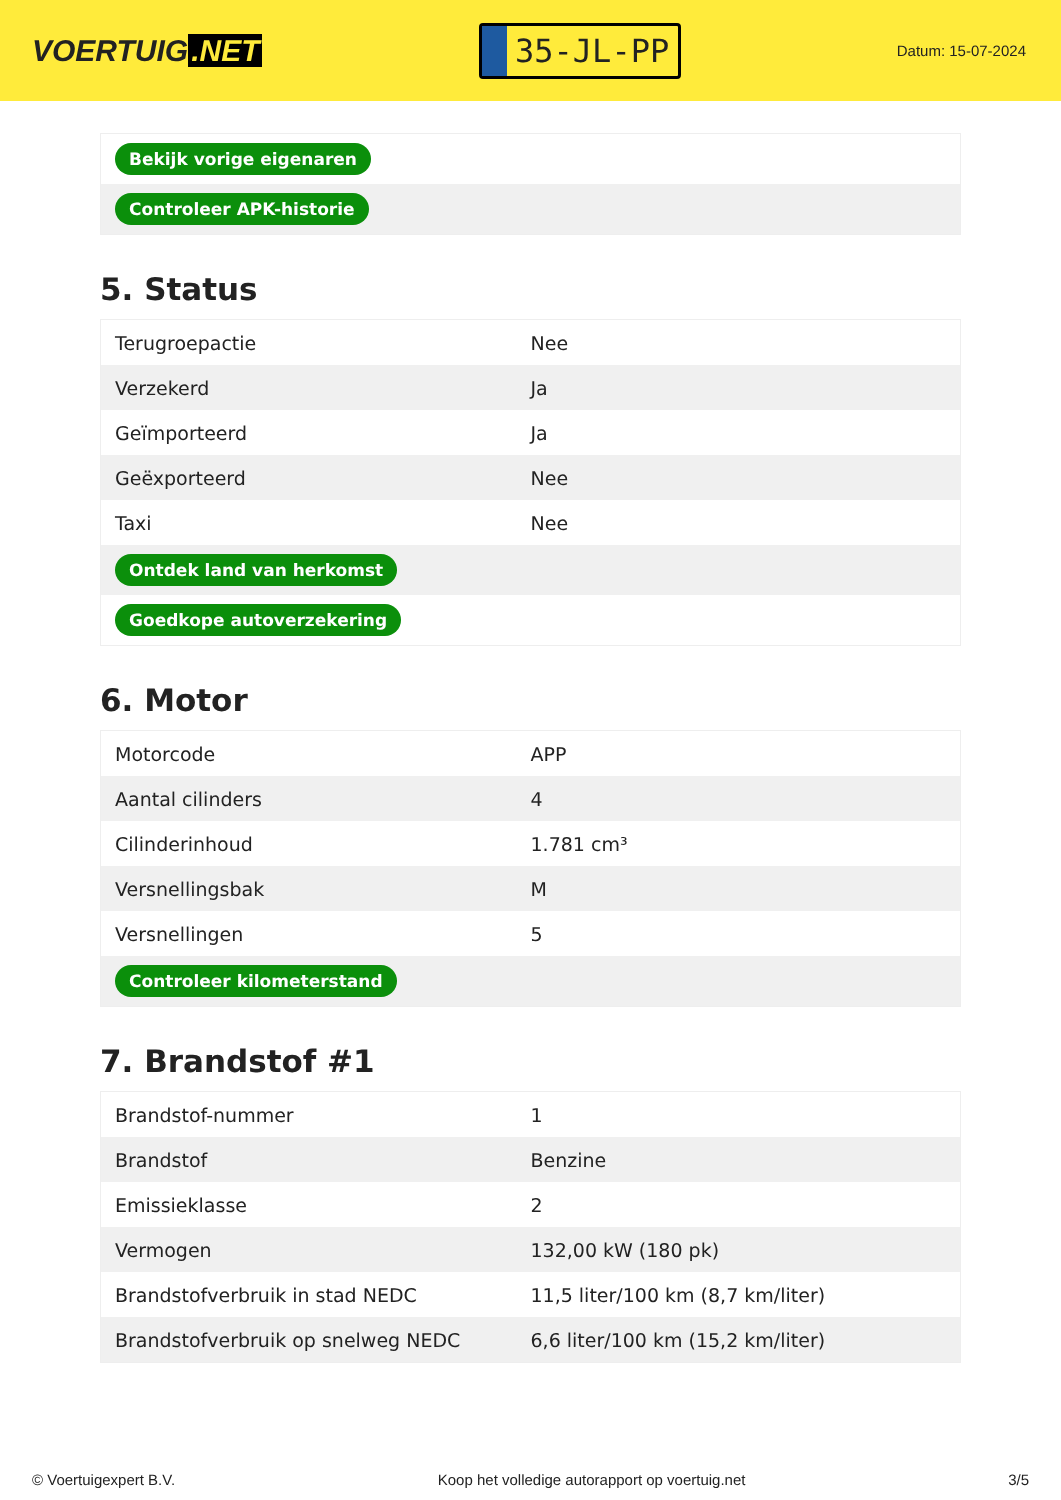VOERTUIG.NET
35-JL-PP
Datum: 15-07-2024
| Bekijk vorige eigenaren |
| Controleer APK-historie |
5. Status
| Terugroepactie | Nee |
| Verzekerd | Ja |
| Geïmporteerd | Ja |
| Geëxporteerd | Nee |
| Taxi | Nee |
| Ontdek land van herkomst | |
| Goedkope autoverzekering | |
6. Motor
| Motorcode | APP |
| Aantal cilinders | 4 |
| Cilinderinhoud | 1.781 cm³ |
| Versnellingsbak | M |
| Versnellingen | 5 |
| Controleer kilometerstand | |
7. Brandstof #1
| Brandstof-nummer | 1 |
| Brandstof | Benzine |
| Emissieklasse | 2 |
| Vermogen | 132,00 kW (180 pk) |
| Brandstofverbruik in stad NEDC | 11,5 liter/100 km (8,7 km/liter) |
| Brandstofverbruik op snelweg NEDC | 6,6 liter/100 km (15,2 km/liter) |
© Voertuigexpert B.V. Koop het volledige autorapport op voertuig.net 3/5